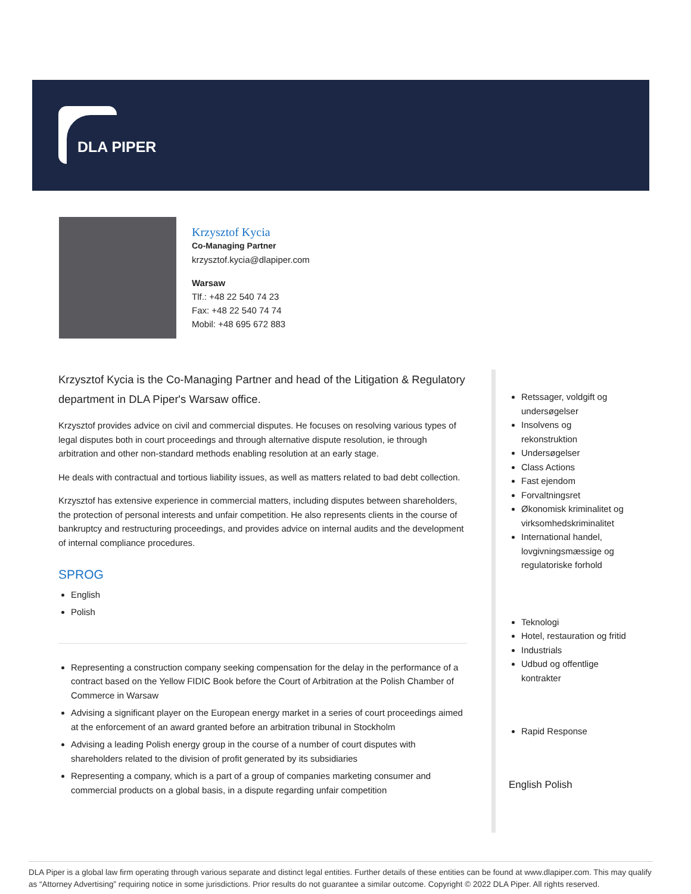DLA PIPER
Krzysztof Kycia
Co-Managing Partner
krzysztof.kycia@dlapiper.com
Warsaw
Tlf.: +48 22 540 74 23
Fax: +48 22 540 74 74
Mobil: +48 695 672 883
Krzysztof Kycia is the Co-Managing Partner and head of the Litigation & Regulatory department in DLA Piper's Warsaw office.
Krzysztof provides advice on civil and commercial disputes. He focuses on resolving various types of legal disputes both in court proceedings and through alternative dispute resolution, ie through arbitration and other non-standard methods enabling resolution at an early stage.
He deals with contractual and tortious liability issues, as well as matters related to bad debt collection.
Krzysztof has extensive experience in commercial matters, including disputes between shareholders, the protection of personal interests and unfair competition. He also represents clients in the course of bankruptcy and restructuring proceedings, and provides advice on internal audits and the development of internal compliance procedures.
SPROG
English
Polish
Representing a construction company seeking compensation for the delay in the performance of a contract based on the Yellow FIDIC Book before the Court of Arbitration at the Polish Chamber of Commerce in Warsaw
Advising a significant player on the European energy market in a series of court proceedings aimed at the enforcement of an award granted before an arbitration tribunal in Stockholm
Advising a leading Polish energy group in the course of a number of court disputes with shareholders related to the division of profit generated by its subsidiaries
Representing a company, which is a part of a group of companies marketing consumer and commercial products on a global basis, in a dispute regarding unfair competition
Retssager, voldgift og undersøgelser
Insolvens og rekonstruktion
Undersøgelser
Class Actions
Fast ejendom
Forvaltningsret
Økonomisk kriminalitet og virksomhedskriminalitet
International handel, lovgivningsmæssige og regulatoriske forhold
Teknologi
Hotel, restauration og fritid
Industrials
Udbud og offentlige kontrakter
Rapid Response
English Polish
DLA Piper is a global law firm operating through various separate and distinct legal entities. Further details of these entities can be found at www.dlapiper.com. This may qualify as “Attorney Advertising” requiring notice in some jurisdictions. Prior results do not guarantee a similar outcome. Copyright © 2022 DLA Piper. All rights reserved.